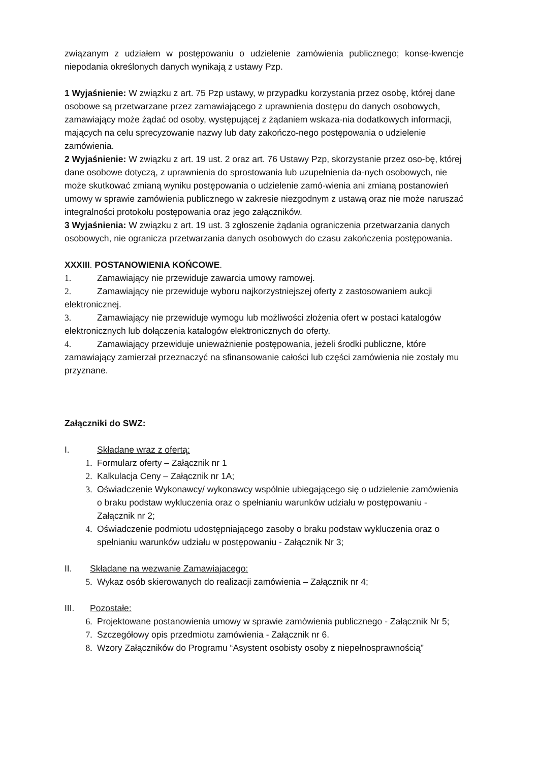związanym z udziałem w postępowaniu o udzielenie zamówienia publicznego; konse-kwencje niepodania określonych danych wynikają z ustawy Pzp.
1 Wyjaśnienie: W związku z art. 75 Pzp ustawy, w przypadku korzystania przez osobę, której dane osobowe są przetwarzane przez zamawiającego z uprawnienia dostępu do danych osobowych, zamawiający może żądać od osoby, występującej z żądaniem wskaza-nia dodatkowych informacji, mających na celu sprecyzowanie nazwy lub daty zakończo-nego postępowania o udzielenie zamówienia.
2 Wyjaśnienie: W związku z art. 19 ust. 2 oraz art. 76 Ustawy Pzp, skorzystanie przez oso-bę, której dane osobowe dotyczą, z uprawnienia do sprostowania lub uzupełnienia da-nych osobowych, nie może skutkować zmianą wyniku postępowania o udzielenie zamó-wienia ani zmianą postanowień umowy w sprawie zamówienia publicznego w zakresie niezgodnym z ustawą oraz nie może naruszać integralności protokołu postępowania oraz jego załączników.
3 Wyjaśnienia: W związku z art. 19 ust. 3 zgłoszenie żądania ograniczenia przetwarzania danych osobowych, nie ogranicza przetwarzania danych osobowych do czasu zakończenia postępowania.
XXXIII. POSTANOWIENIA KOŃCOWE.
1. Zamawiający nie przewiduje zawarcia umowy ramowej.
2. Zamawiający nie przewiduje wyboru najkorzystniejszej oferty z zastosowaniem aukcji elektronicznej.
3. Zamawiający nie przewiduje wymogu lub możliwości złożenia ofert w postaci katalogów elektronicznych lub dołączenia katalogów elektronicznych do oferty.
4. Zamawiający przewiduje unieważnienie postępowania, jeżeli środki publiczne, które zamawiający zamierzał przeznaczyć na sfinansowanie całości lub części zamówienia nie zostały mu przyznane.
Załączniki do SWZ:
I. Składane wraz z ofertą:
1. Formularz oferty – Załącznik nr 1
2. Kalkulacja Ceny – Załącznik nr 1A;
3. Oświadczenie Wykonawcy/ wykonawcy wspólnie ubiegającego się o udzielenie zamówienia o braku podstaw wykluczenia oraz o spełnianiu warunków udziału w postępowaniu - Załącznik nr 2;
4. Oświadczenie podmiotu udostępniającego zasoby o braku podstaw wykluczenia oraz o spełnianiu warunków udziału w postępowaniu - Załącznik Nr 3;
II. Składane na wezwanie Zamawiajacego:
5. Wykaz osób skierowanych do realizacji zamówienia – Załącznik nr 4;
III. Pozostałe:
6. Projektowane postanowienia umowy w sprawie zamówienia publicznego - Załącznik Nr 5;
7. Szczegółowy opis przedmiotu zamówienia - Załącznik nr 6.
8. Wzory Załączników do Programu “Asystent osobisty osoby z niepełnosprawnością”